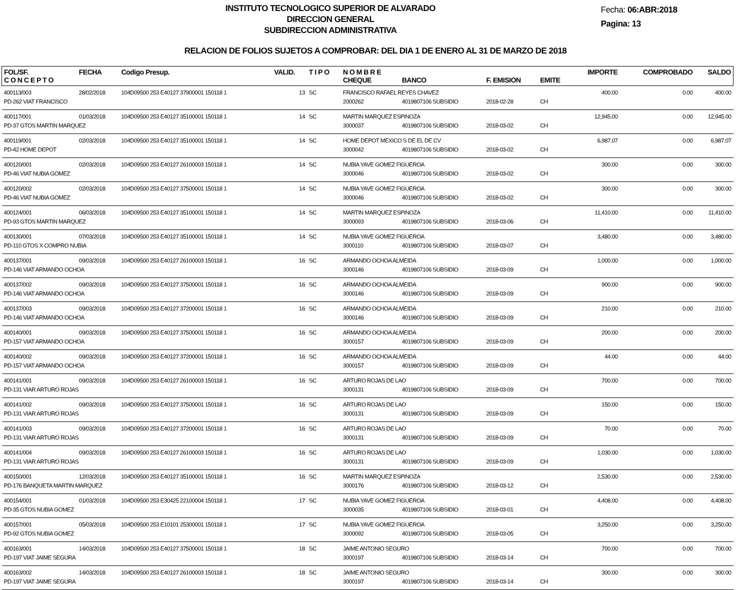INSTITUTO TECNOLOGICO SUPERIOR DE ALVARADO
DIRECCION GENERAL
SUBDIRECCION ADMINISTRATIVA
Fecha: 06:ABR:2018
Pagina: 13
RELACION DE FOLIOS SUJETOS A COMPROBAR: DEL DIA 1 DE ENERO AL 31 DE MARZO DE 2018
| FOL/SF. C O N C E P T O | FECHA | Codigo Presup. | VALID. | T I P O | N O M B R E CHEQUE | BANCO | F. EMISION | EMITE | IMPORTE | COMPROBADO | SALDO |
| --- | --- | --- | --- | --- | --- | --- | --- | --- | --- | --- | --- |
| 400113/003 | 28/02/2018 | 104D09500 253 E40127 37900001 150118 1 | 13 | SC | FRANCISCO RAFAEL REYES CHAVEZ | | | | 400.00 | 0.00 | 400.00 |
| PD-262 VIAT FRANCISCO | | | | | 2000262 | 4019807106 SUBSIDIO | 2018-02-28 | CH | | | |
| 400117/001 | 01/03/2018 | 104D09500 253 E40127 35100001 150118 1 | 14 | SC | MARTIN MARQUEZ ESPINOZA | | | | 12,945.00 | 0.00 | 12,945.00 |
| PD-37 GTOS MARTIN MARQUEZ | | | | | 3000037 | 4019807106 SUBSIDIO | 2018-03-02 | CH | | | |
| 400119/001 | 02/03/2018 | 104D09500 253 E40127 35100001 150118 1 | 14 | SC | HOME DEPOT MEXICO S DE EL DE CV | | | | 6,987.07 | 0.00 | 6,987.07 |
| PD-42 HOME DEPOT | | | | | 3000042 | 4019807106 SUBSIDIO | 2018-03-02 | CH | | | |
| 400120/001 | 02/03/2018 | 104D09500 253 E40127 26100003 150118 1 | 14 | SC | NUBIA YAVE GOMEZ FIGUEROA | | | | 300.00 | 0.00 | 300.00 |
| PD-46 VIAT NUBIA GOMEZ | | | | | 3000046 | 4019807106 SUBSIDIO | 2018-03-02 | CH | | | |
| 400120/002 | 02/03/2018 | 104D09500 253 E40127 37500001 150118 1 | 14 | SC | NUBIA YAVE GOMEZ FIGUEROA | | | | 300.00 | 0.00 | 300.00 |
| PD-46 VIAT NUBIA GOMEZ | | | | | 3000046 | 4019807106 SUBSIDIO | 2018-03-02 | CH | | | |
| 400124/001 | 06/03/2018 | 104D09500 253 E40127 35100001 150118 1 | 14 | SC | MARTIN MARQUEZ ESPINOZA | | | | 11,410.00 | 0.00 | 11,410.00 |
| PD-93 GTOS MARTIN MARQUEZ | | | | | 3000093 | 4019807106 SUBSIDIO | 2018-03-06 | CH | | | |
| 400130/001 | 07/03/2018 | 104D09500 253 E40127 35100001 150118 1 | 14 | SC | NUBIA YAVE GOMEZ FIGUEROA | | | | 3,480.00 | 0.00 | 3,480.00 |
| PD-110 GTOS X COMPRO NUBIA | | | | | 3000110 | 4019807106 SUBSIDIO | 2018-03-07 | CH | | | |
| 400137/001 | 09/03/2018 | 104D09500 253 E40127 26100003 150118 1 | 16 | SC | ARMANDO OCHOA ALMEIDA | | | | 1,000.00 | 0.00 | 1,000.00 |
| PD-146 VIAT ARMANDO OCHOA | | | | | 3000146 | 4019807106 SUBSIDIO | 2018-03-09 | CH | | | |
| 400137/002 | 09/03/2018 | 104D09500 253 E40127 37500001 150118 1 | 16 | SC | ARMANDO OCHOA ALMEIDA | | | | 900.00 | 0.00 | 900.00 |
| PD-146 VIAT ARMANDO OCHOA | | | | | 3000146 | 4019807106 SUBSIDIO | 2018-03-09 | CH | | | |
| 400137/003 | 09/03/2018 | 104D09500 253 E40127 37200001 150118 1 | 16 | SC | ARMANDO OCHOA ALMEIDA | | | | 210.00 | 0.00 | 210.00 |
| PD-146 VIAT ARMANDO OCHOA | | | | | 3000146 | 4019807106 SUBSIDIO | 2018-03-09 | CH | | | |
| 400140/001 | 09/03/2018 | 104D09500 253 E40127 37500001 150118 1 | 16 | SC | ARMANDO OCHOA ALMEIDA | | | | 200.00 | 0.00 | 200.00 |
| PD-157 VIAT ARMANDO OCHOA | | | | | 3000157 | 4019807106 SUBSIDIO | 2018-03-09 | CH | | | |
| 400140/002 | 09/03/2018 | 104D09500 253 E40127 37200001 150118 1 | 16 | SC | ARMANDO OCHOA ALMEIDA | | | | 44.00 | 0.00 | 44.00 |
| PD-157 VIAT ARMANDO OCHOA | | | | | 3000157 | 4019807106 SUBSIDIO | 2018-03-09 | CH | | | |
| 400141/001 | 09/03/2018 | 104D09500 253 E40127 26100003 150118 1 | 16 | SC | ARTURO ROJAS DE LAO | | | | 700.00 | 0.00 | 700.00 |
| PD-131 VIAR ARTURO ROJAS | | | | | 3000131 | 4019807106 SUBSIDIO | 2018-03-09 | CH | | | |
| 400141/002 | 09/03/2018 | 104D09500 253 E40127 37500001 150118 1 | 16 | SC | ARTURO ROJAS DE LAO | | | | 150.00 | 0.00 | 150.00 |
| PD-131 VIAR ARTURO ROJAS | | | | | 3000131 | 4019807106 SUBSIDIO | 2018-03-09 | CH | | | |
| 400141/003 | 09/03/2018 | 104D09500 253 E40127 37200001 150118 1 | 16 | SC | ARTURO ROJAS DE LAO | | | | 70.00 | 0.00 | 70.00 |
| PD-131 VIAR ARTURO ROJAS | | | | | 3000131 | 4019807106 SUBSIDIO | 2018-03-09 | CH | | | |
| 400141/004 | 09/03/2018 | 104D09500 253 E40127 26100003 150118 1 | 16 | SC | ARTURO ROJAS DE LAO | | | | 1,030.00 | 0.00 | 1,030.00 |
| PD-131 VIAR ARTURO ROJAS | | | | | 3000131 | 4019807106 SUBSIDIO | 2018-03-09 | CH | | | |
| 400150/001 | 12/03/2018 | 104D09500 253 E40127 35100001 150118 1 | 16 | SC | MARTIN MARQUEZ ESPINOZA | | | | 2,530.00 | 0.00 | 2,530.00 |
| PD-176 BANQUETA MARTIN MARQUEZ | | | | | 3000176 | 4019807106 SUBSIDIO | 2018-03-12 | CH | | | |
| 400154/001 | 01/03/2018 | 104D09500 253 E30425 22100004 150118 1 | 17 | SC | NUBIA YAVE GOMEZ FIGUEROA | | | | 4,408.00 | 0.00 | 4,408.00 |
| PD-35 GTOS NUBIA GOMEZ | | | | | 3000035 | 4019807106 SUBSIDIO | 2018-03-01 | CH | | | |
| 400157/001 | 05/03/2018 | 104D09500 253 E10101 25300001 150118 1 | 17 | SC | NUBIA YAVE GOMEZ FIGUEROA | | | | 3,250.00 | 0.00 | 3,250.00 |
| PD-92 GTOS NUBIA GOMEZ | | | | | 3000092 | 4019807106 SUBSIDIO | 2018-03-05 | CH | | | |
| 400163/001 | 14/03/2018 | 104D09500 253 E40127 37500001 150118 1 | 18 | SC | JAIME ANTONIO SEGURO | | | | 700.00 | 0.00 | 700.00 |
| PD-197 VIAT JAIME SEGURA | | | | | 3000197 | 4019807106 SUBSIDIO | 2018-03-14 | CH | | | |
| 400163/002 | 14/03/2018 | 104D09500 253 E40127 26100003 150118 1 | 18 | SC | JAIME ANTONIO SEGURO | | | | 300.00 | 0.00 | 300.00 |
| PD-197 VIAT JAIME SEGURA | | | | | 3000197 | 4019807106 SUBSIDIO | 2018-03-14 | CH | | | |